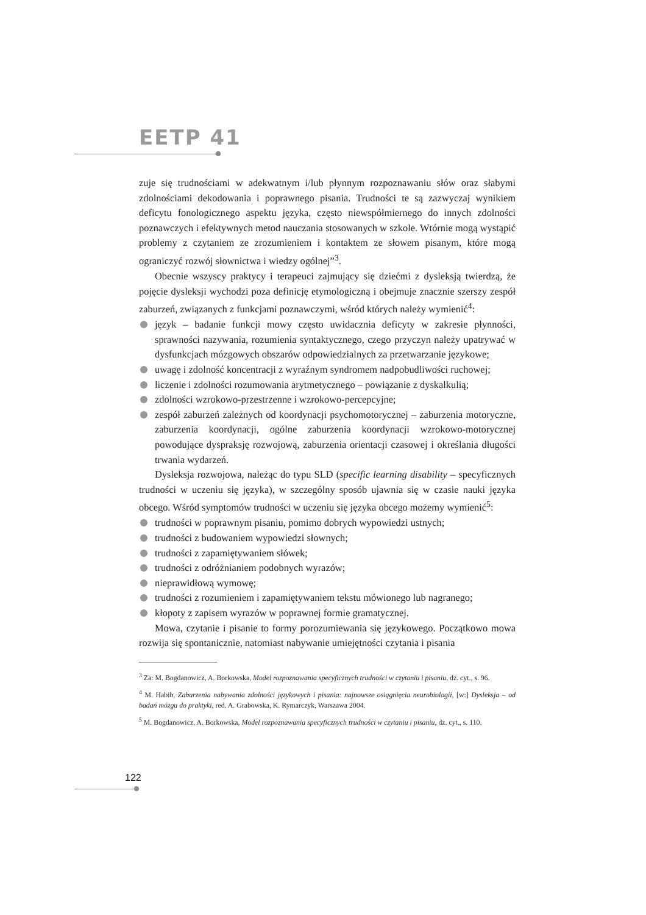EETP 41
zuje się trudnościami w adekwatnym i/lub płynnym rozpoznawaniu słów oraz słabymi zdolnościami dekodowania i poprawnego pisania. Trudności te są zazwyczaj wynikiem deficytu fonologicznego aspektu języka, często niewspółmiernego do innych zdolności poznawczych i efektywnych metod nauczania stosowanych w szkole. Wtórnie mogą wystąpić problemy z czytaniem ze zrozumieniem i kontaktem ze słowem pisanym, które mogą ograniczyć rozwój słownictwa i wiedzy ogólnej”<sup>3</sup>.
Obecnie wszyscy praktycy i terapeuci zajmujący się dziećmi z dysleksją twierdzą, że pojęcie dysleksji wychodzi poza definicję etymologiczną i obejmuje znacznie szerszy zespół zaburzeń, związanych z funkcjami poznawczymi, wśród których należy wymienić<sup>4</sup>:
język – badanie funkcji mowy często uwidacznia deficyty w zakresie płynności, sprawności nazywania, rozumienia syntaktycznego, czego przyczyn należy upatrywać w dysfunkcjach mózgowych obszarów odpowiedzialnych za przetwarzanie językowe;
uwagę i zdolność koncentracji z wyraźnym syndromem nadpobudliwości ruchowej;
liczenie i zdolności rozumowania arytmetycznego – powiązanie z dyskalkulią;
zdolności wzrokowo-przestrzenne i wzrokowo-percepcyjne;
zespół zaburzeń zależnych od koordynacji psychomotorycznej – zaburzenia motoryczne, zaburzenia koordynacji, ogólne zaburzenia koordynacji wzrokowo-motorycznej powodujące dyspraksję rozwojową, zaburzenia orientacji czasowej i określania długości trwania wydarzeń.
Dysleksja rozwojowa, należąc do typu SLD (specific learning disability – specyficznych trudności w uczeniu się języka), w szczególny sposób ujawnia się w czasie nauki języka obcego. Wśród symptomów trudności w uczeniu się języka obcego możemy wymienić<sup>5</sup>:
trudności w poprawnym pisaniu, pomimo dobrych wypowiedzi ustnych;
trudności z budowaniem wypowiedzi słownych;
trudności z zapamiętywaniem słówek;
trudności z odróżnianiem podobnych wyrazów;
nieprawidłową wymowę;
trudności z rozumieniem i zapamiętywaniem tekstu mówionego lub nagranego;
kłopoty z zapisem wyrazów w poprawnej formie gramatycznej.
Mowa, czytanie i pisanie to formy porozumiewania się językowego. Początkowo mowa rozwija się spontanicznie, natomiast nabywanie umiejętności czytania i pisania
<sup>3</sup> Za: M. Bogdanowicz, A. Borkowska, Model rozpoznawania specyficznych trudności w czytaniu i pisaniu, dz. cyt., s. 96.
<sup>4</sup> M. Habib, Zaburzenia nabywania zdolności językowych i pisania: najnowsze osiągnięcia neurobiologii, [w:] Dysleksja – od badań mózgu do praktyki, red. A. Grabowska, K. Rymarczyk, Warszawa 2004.
<sup>5</sup> M. Bogdanowicz, A. Borkowska, Model rozpoznawania specyficznych trudności w czytaniu i pisaniu, dz. cyt., s. 110.
122